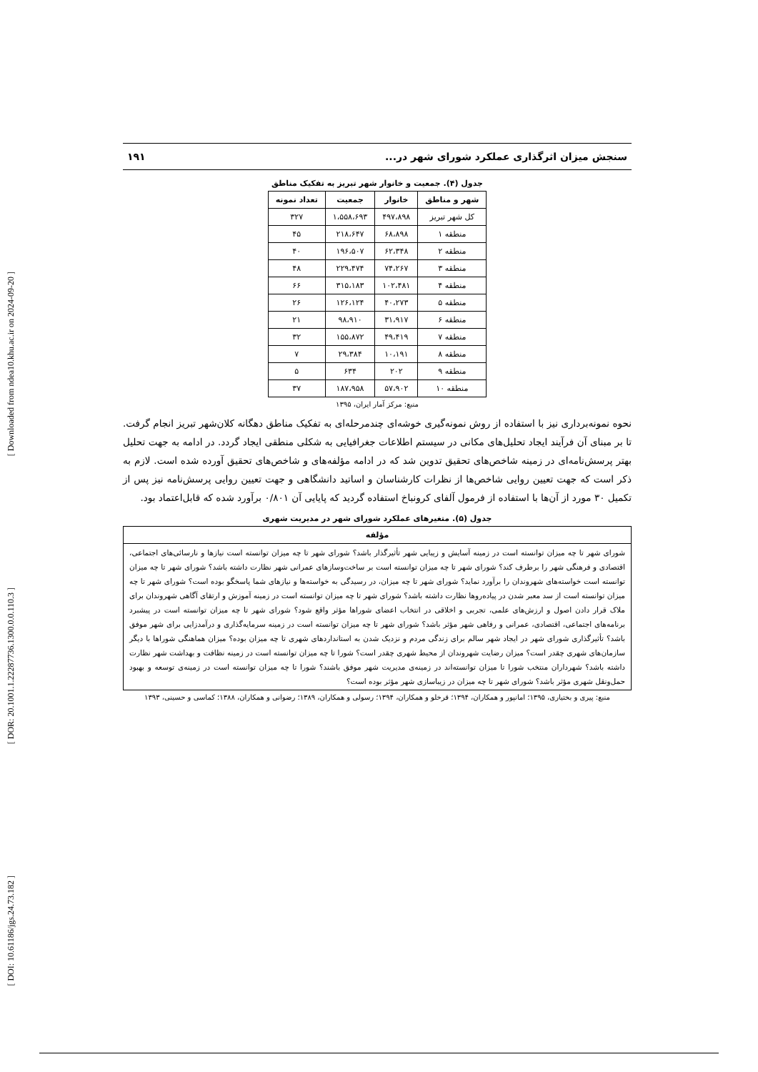[ Downloaded from ndea10.khu.ac.ir on 2024-09-20 ]
[ DOR: 20.1001.1.22287736.1300.0.0.110.3 ]
[ DOI: 10.61186/jgs.24.73.182 ]
سنجش میزان اثرگذاری عملکرد شورای شهر در... ۱۹۱
جدول (۴). جمعیت و خانوار شهر تبریز به تفکیک مناطق
| شهر و مناطق | خانوار | جمعیت | تعداد نمونه |
| --- | --- | --- | --- |
| کل شهر تبریز | ۴۹۷،۸۹۸ | ۱،۵۵۸،۶۹۳ | ۳۲۷ |
| منطقه ۱ | ۶۸،۸۹۸ | ۲۱۸،۶۴۷ | ۴۵ |
| منطقه ۲ | ۶۲،۳۴۸ | ۱۹۶،۵۰۷ | ۴۰ |
| منطقه ۳ | ۷۴،۲۶۷ | ۲۲۹،۴۷۴ | ۴۸ |
| منطقه ۴ | ۱۰۲،۴۸۱ | ۳۱۵،۱۸۳ | ۶۶ |
| منطقه ۵ | ۴۰،۲۷۳ | ۱۲۶،۱۲۴ | ۲۶ |
| منطقه ۶ | ۳۱،۹۱۷ | ۹۸،۹۱۰ | ۲۱ |
| منطقه ۷ | ۴۹،۴۱۹ | ۱۵۵،۸۷۲ | ۳۲ |
| منطقه ۸ | ۱۰،۱۹۱ | ۲۹،۳۸۴ | ۷ |
| منطقه ۹ | ۲۰۲ | ۶۳۴ | ۵ |
| منطقه ۱۰ | ۵۷،۹۰۲ | ۱۸۷،۹۵۸ | ۳۷ |
منبع: مرکز آمار ایران، ۱۳۹۵
نحوه نمونه‌برداری نیز با استفاده از روش نمونه‌گیری خوشه‌ای چندمرحله‌ای به تفکیک مناطق دهگانه کلان‌شهر تبریز انجام گرفت. تا بر مبنای آن فرآیند ایجاد تحلیل‌های مکانی در سیستم اطلاعات جغرافیایی به شکلی منطقی ایجاد گردد. در ادامه به جهت تحلیل بهتر پرسش‌نامه‌ای در زمینه شاخص‌های تحقیق تدوین شد که در ادامه مؤلفه‌های و شاخص‌های تحقیق آورده شده است. لازم به ذکر است که جهت تعیین روایی شاخص‌ها از نظرات کارشناسان و اساتید دانشگاهی و جهت تعیین روایی پرسش‌نامه نیز پس از تکمیل ۳۰ مورد از آن‌ها با استفاده از فرمول آلفای کرونباخ استفاده گردید که پایایی آن ۰/۸۰۱ برآورد شده که قابل‌اعتماد بود.
جدول (۵). متغیرهای عملکرد شورای شهر در مدیریت شهری
| مؤلفه |
| --- |
| شورای شهر تا چه میزان توانسته است در زمینه آسایش و زیبایی شهر تأثیرگذار باشد؟ شورای شهر تا چه میزان توانسته است نیازها و نارسائی‌های اجتماعی، اقتصادی و فرهنگی شهر را برطرف کند؟ شورای شهر تا چه میزان توانسته است بر ساخت‌وسازهای عمرانی شهر نظارت داشته باشد؟ شورای شهر تا چه میزان توانسته است خواسته‌های شهروندان را برآورد نماید؟ شورای شهر تا چه میزان، در رسیدگی به خواسته‌ها و نیازهای شما پاسخگو بوده است؟ شورای شهر تا چه میزان توانسته است از سد معبر شدن در پیاده‌روها نظارت داشته باشد؟ شورای شهر تا چه میزان توانسته است در زمینه آموزش و ارتقای آگاهی شهروندان برای ملاک قرار دادن اصول و ارزش‌های علمی، تجربی و اخلاقی در انتخاب اعضای شوراها مؤثر واقع شود؟ شورای شهر تا چه میزان توانسته است در پیشبرد برنامه‌های اجتماعی، اقتصادی، عمرانی و رفاهی شهر مؤثر باشد؟ شورای شهر تا چه میزان توانسته است در زمینه سرمایه‌گذاری و درآمدزایی برای شهر موفق باشد؟ تأثیرگذاری شورای شهر در ایجاد شهر سالم برای زندگی مردم و نزدیک شدن به استانداردهای شهری تا چه میزان بوده؟ میزان هماهنگی شوراها با دیگر سازمان‌های شهری چقدر است؟ میزان رضایت شهروندان از محیط شهری چقدر است؟ شورا تا چه میزان توانسته است در زمینه نظافت و بهداشت شهر نظارت داشته باشد؟ شهرداران منتخب شورا تا میزان توانسته‌اند در زمینه‌ی مدیریت شهر موفق باشند؟ شورا تا چه میزان توانسته است در زمینه‌ی توسعه و بهبود حمل‌ونقل شهری مؤثر باشد؟ شورای شهر تا چه میزان در زیباسازی شهر مؤثر بوده است؟ |
منبع: پیری و بختیاری، ۱۳۹۵؛ امانپور و همکاران، ۱۳۹۴؛ قرخلو و همکاران، ۱۳۹۴؛ رسولی و همکاران، ۱۳۸۹؛ رضوانی و همکاران، ۱۳۸۸؛ کماسی و حسینی، ۱۳۹۳